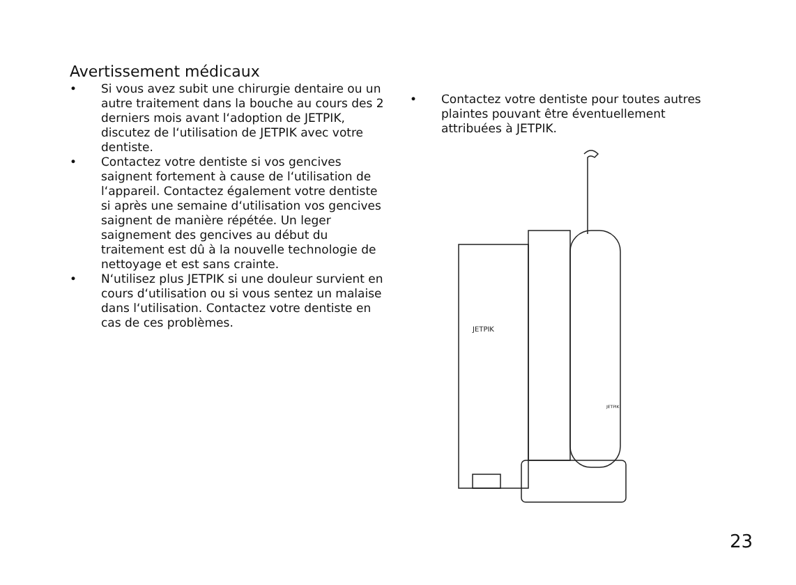Avertissement médicaux
• Si vous avez subit une chirurgie dentaire ou un autre traitement dans la bouche au cours des 2 derniers mois avant l‘adoption de JETPIK, discutez de l‘utilisation de JETPIK avec votre dentiste.
• Contactez votre dentiste si vos gencives saignent fortement à cause de l‘utilisation de l‘appareil. Contactez également votre dentiste si après une semaine d‘utilisation vos gencives saignent de manière répétée. Un leger saignement des gencives au début du traitement est dû à la nouvelle technologie de nettoyage et est sans crainte.
• N‘utilisez plus JETPIK si une douleur survient en cours d‘utilisation ou si vous sentez un malaise dans l‘utilisation. Contactez votre dentiste en cas de ces problèmes.
• Contactez votre dentiste pour toutes autres plaintes pouvant être éventuellement attribuées à JETPIK.
JETPIK
JETPIK
23